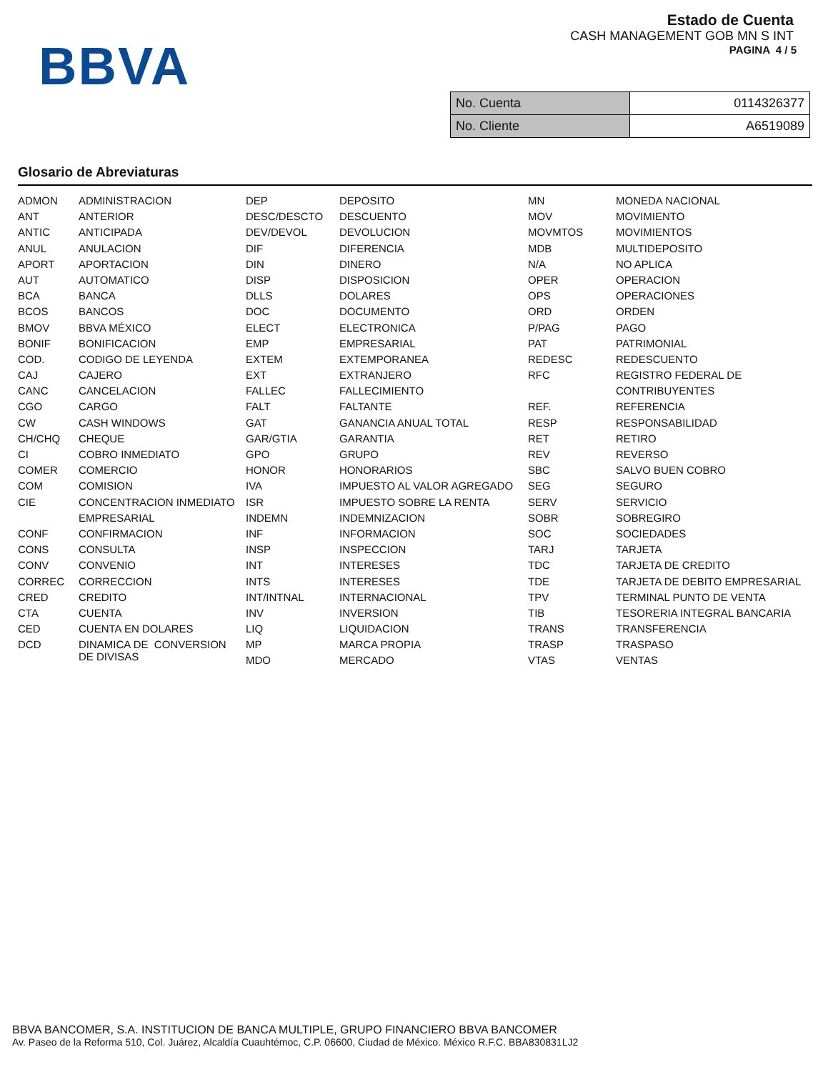BBVA
Estado de Cuenta
CASH MANAGEMENT GOB MN S INT
PAGINA 4 / 5
| No. Cuenta | 0114326377 |
| No. Cliente | A6519089 |
Glosario de Abreviaturas
| ADMON | ADMINISTRACION | DEP | DEPOSITO | MN | MONEDA NACIONAL |
| ANT | ANTERIOR | DESC/DESCTO | DESCUENTO | MOV | MOVIMIENTO |
| ANTIC | ANTICIPADA | DEV/DEVOL | DEVOLUCION | MOVMTOS | MOVIMIENTOS |
| ANUL | ANULACION | DIF | DIFERENCIA | MDB | MULTIDEPOSITO |
| APORT | APORTACION | DIN | DINERO | N/A | NO APLICA |
| AUT | AUTOMATICO | DISP | DISPOSICION | OPER | OPERACION |
| BCA | BANCA | DLLS | DOLARES | OPS | OPERACIONES |
| BCOS | BANCOS | DOC | DOCUMENTO | ORD | ORDEN |
| BMOV | BBVA MÉXICO | ELECT | ELECTRONICA | P/PAG | PAGO |
| BONIF | BONIFICACION | EMP | EMPRESARIAL | PAT | PATRIMONIAL |
| COD. | CODIGO DE LEYENDA | EXTEM | EXTEMPORANEA | REDESC | REDESCUENTO |
| CAJ | CAJERO | EXT | EXTRANJERO | RFC | REGISTRO FEDERAL DE |
| CANC | CANCELACION | FALLEC | FALLECIMIENTO | | CONTRIBUYENTES |
| CGO | CARGO | FALT | FALTANTE | REF. | REFERENCIA |
| CW | CASH WINDOWS | GAT | GANANCIA ANUAL TOTAL | RESP | RESPONSABILIDAD |
| CH/CHQ | CHEQUE | GAR/GTIA | GARANTIA | RET | RETIRO |
| CI | COBRO INMEDIATO | GPO | GRUPO | REV | REVERSO |
| COMER | COMERCIO | HONOR | HONORARIOS | SBC | SALVO BUEN COBRO |
| COM | COMISION | IVA | IMPUESTO AL VALOR AGREGADO | SEG | SEGURO |
| CIE | CONCENTRACION INMEDIATO | ISR | IMPUESTO SOBRE LA RENTA | SERV | SERVICIO |
| | EMPRESARIAL | INDEMN | INDEMNIZACION | SOBR | SOBREGIRO |
| CONF | CONFIRMACION | INF | INFORMACION | SOC | SOCIEDADES |
| CONS | CONSULTA | INSP | INSPECCION | TARJ | TARJETA |
| CONV | CONVENIO | INT | INTERESES | TDC | TARJETA DE CREDITO |
| CORREC | CORRECCION | INTS | INTERESES | TDE | TARJETA DE DEBITO EMPRESARIAL |
| CRED | CREDITO | INT/INTNAL | INTERNACIONAL | TPV | TERMINAL PUNTO DE VENTA |
| CTA | CUENTA | INV | INVERSION | TIB | TESORERIA INTEGRAL BANCARIA |
| CED | CUENTA EN DOLARES | LIQ | LIQUIDACION | TRANS | TRANSFERENCIA |
| DCD | DINAMICA DE CONVERSION DE DIVISAS | MP | MARCA PROPIA | TRASP | TRASPASO |
| | | MDO | MERCADO | VTAS | VENTAS |
BBVA BANCOMER, S.A. INSTITUCION DE BANCA MULTIPLE, GRUPO FINANCIERO BBVA BANCOMER
Av. Paseo de la Reforma 510, Col. Juárez, Alcaldía Cuauhtémoc, C.P. 06600, Ciudad de México. México R.F.C. BBA830831LJ2